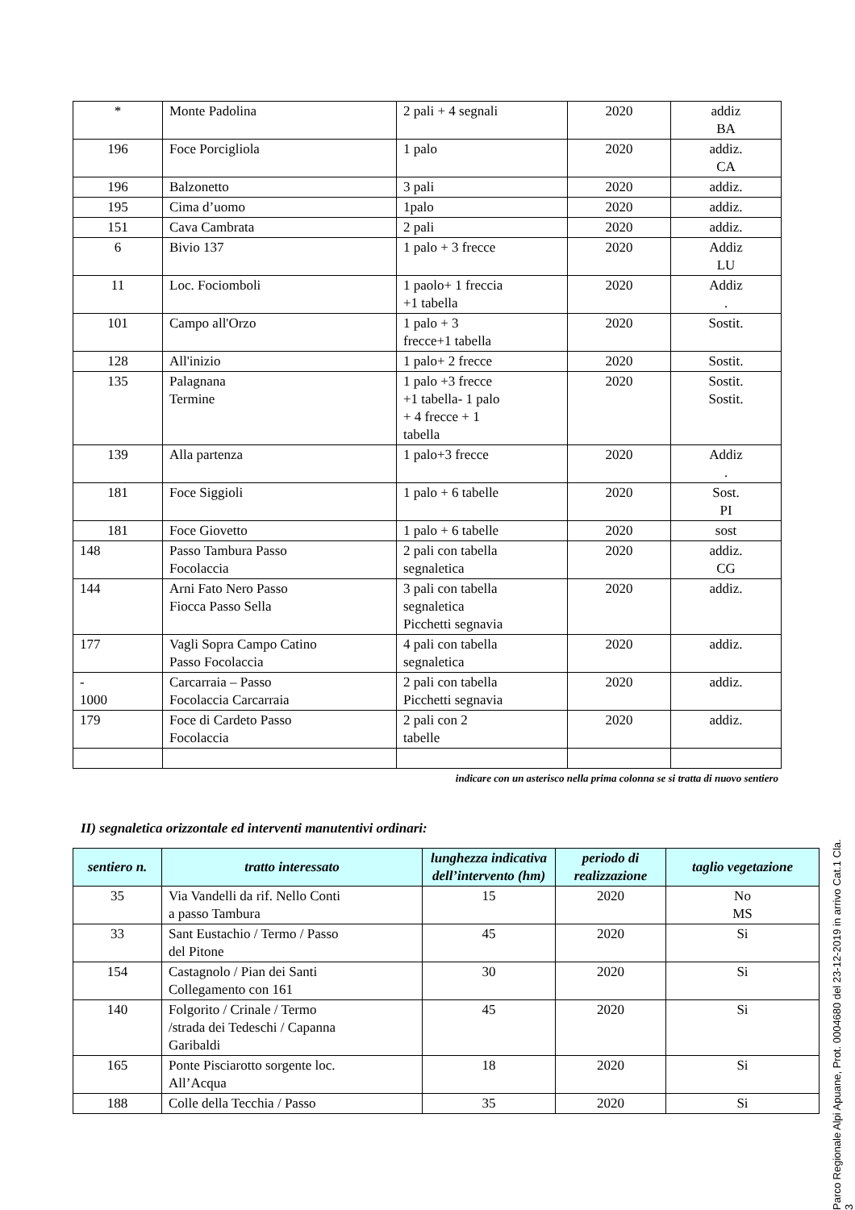| * | Monte Padolina | 2 pali + 4 segnali | 2020 | addiz BA |
| 196 | Foce Porcigliola | 1 palo | 2020 | addiz. CA |
| 196 | Balzonetto | 3 pali | 2020 | addiz. |
| 195 | Cima d’uomo | 1palo | 2020 | addiz. |
| 151 | Cava Cambrata | 2 pali | 2020 | addiz. |
| 6 | Bivio 137 | 1 palo + 3 frecce | 2020 | Addiz LU |
| 11 | Loc. Fociomboli | 1 paolo+ 1 freccia +1 tabella | 2020 | Addiz . |
| 101 | Campo all'Orzo | 1 palo + 3 frecce+1 tabella | 2020 | Sostit. |
| 128 | All'inizio | 1 palo+ 2 frecce | 2020 | Sostit. |
| 135 | Palagnana Termine | 1 palo +3 frecce +1 tabella- 1 palo + 4 frecce + 1 tabella | 2020 | Sostit. Sostit. |
| 139 | Alla partenza | 1 palo+3 frecce | 2020 | Addiz . |
| 181 | Foce Siggioli | 1 palo + 6 tabelle | 2020 | Sost. PI |
| 181 | Foce Giovetto | 1 palo + 6 tabelle | 2020 | sost |
| 148 | Passo Tambura Passo Focolaccia | 2 pali con tabella segnaletica | 2020 | addiz. CG |
| 144 | Arni Fato Nero Passo Fiocca Passo Sella | 3 pali con tabella segnaletica Picchetti segnavia | 2020 | addiz. |
| 177 | Vagli Sopra Campo Catino Passo Focolaccia | 4 pali con tabella segnaletica | 2020 | addiz. |
| - 1000 | Carcarraia – Passo Focolaccia Carcarraia | 2 pali con tabella Picchetti segnavia | 2020 | addiz. |
| 179 | Foce di Cardeto Passo Focolaccia | 2 pali con 2 tabelle | 2020 | addiz. |
indicare con un asterisco nella prima colonna se si tratta di nuovo sentiero
II) segnaletica orizzontale ed interventi manutentivi ordinari:
| sentiero n. | tratto interessato | lunghezza indicativa dell’intervento (hm) | periodo di realizzazione | taglio vegetazione |
| --- | --- | --- | --- | --- |
| 35 | Via Vandelli da rif. Nello Conti a passo Tambura | 15 | 2020 | No MS |
| 33 | Sant Eustachio / Termo / Passo del Pitone | 45 | 2020 | Si |
| 154 | Castagnolo / Pian dei Santi Collegamento con 161 | 30 | 2020 | Si |
| 140 | Folgorito / Crinale / Termo /strada dei Tedeschi / Capanna Garibaldi | 45 | 2020 | Si |
| 165 | Ponte Pisciarotto sorgente loc. All’Acqua | 18 | 2020 | Si |
| 188 | Colle della Tecchia / Passo | 35 | 2020 | Si |
Parco Regionale Alpi Apuane, Prot. 0004680 del 23-12-2019 in arrivo Cat.1 Cla. 3